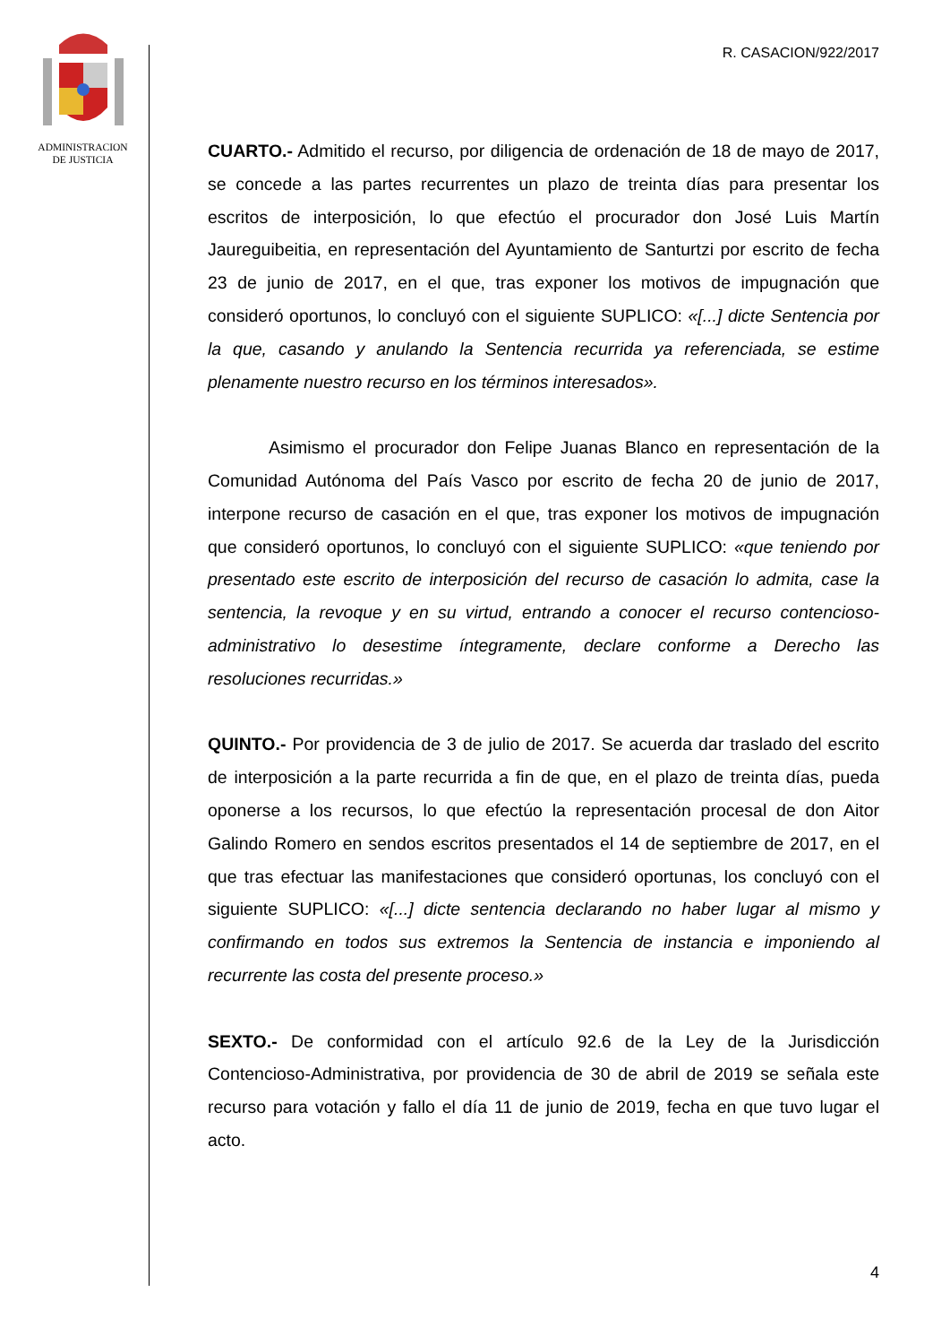ADMINISTRACION
DE JUSTICIA
R. CASACION/922/2017
CUARTO.- Admitido el recurso, por diligencia de ordenación de 18 de mayo de 2017, se concede a las partes recurrentes un plazo de treinta días para presentar los escritos de interposición, lo que efectúo el procurador don José Luis Martín Jaureguibeitia, en representación del Ayuntamiento de Santurtzi por escrito de fecha 23 de junio de 2017, en el que, tras exponer los motivos de impugnación que consideró oportunos, lo concluyó con el siguiente SUPLICO: «[...] dicte Sentencia por la que, casando y anulando la Sentencia recurrida ya referenciada, se estime plenamente nuestro recurso en los términos interesados».
Asimismo el procurador don Felipe Juanas Blanco en representación de la Comunidad Autónoma del País Vasco por escrito de fecha 20 de junio de 2017, interpone recurso de casación en el que, tras exponer los motivos de impugnación que consideró oportunos, lo concluyó con el siguiente SUPLICO: «que teniendo por presentado este escrito de interposición del recurso de casación lo admita, case la sentencia, la revoque y en su virtud, entrando a conocer el recurso contencioso-administrativo lo desestime íntegramente, declare conforme a Derecho las resoluciones recurridas.»
QUINTO.- Por providencia de 3 de julio de 2017. Se acuerda dar traslado del escrito de interposición a la parte recurrida a fin de que, en el plazo de treinta días, pueda oponerse a los recursos, lo que efectúo la representación procesal de don Aitor Galindo Romero en sendos escritos presentados el 14 de septiembre de 2017, en el que tras efectuar las manifestaciones que consideró oportunas, los concluyó con el siguiente SUPLICO: «[...] dicte sentencia declarando no haber lugar al mismo y confirmando en todos sus extremos la Sentencia de instancia e imponiendo al recurrente las costa del presente proceso.»
SEXTO.- De conformidad con el artículo 92.6 de la Ley de la Jurisdicción Contencioso-Administrativa, por providencia de 30 de abril de 2019 se señala este recurso para votación y fallo el día 11 de junio de 2019, fecha en que tuvo lugar el acto.
4